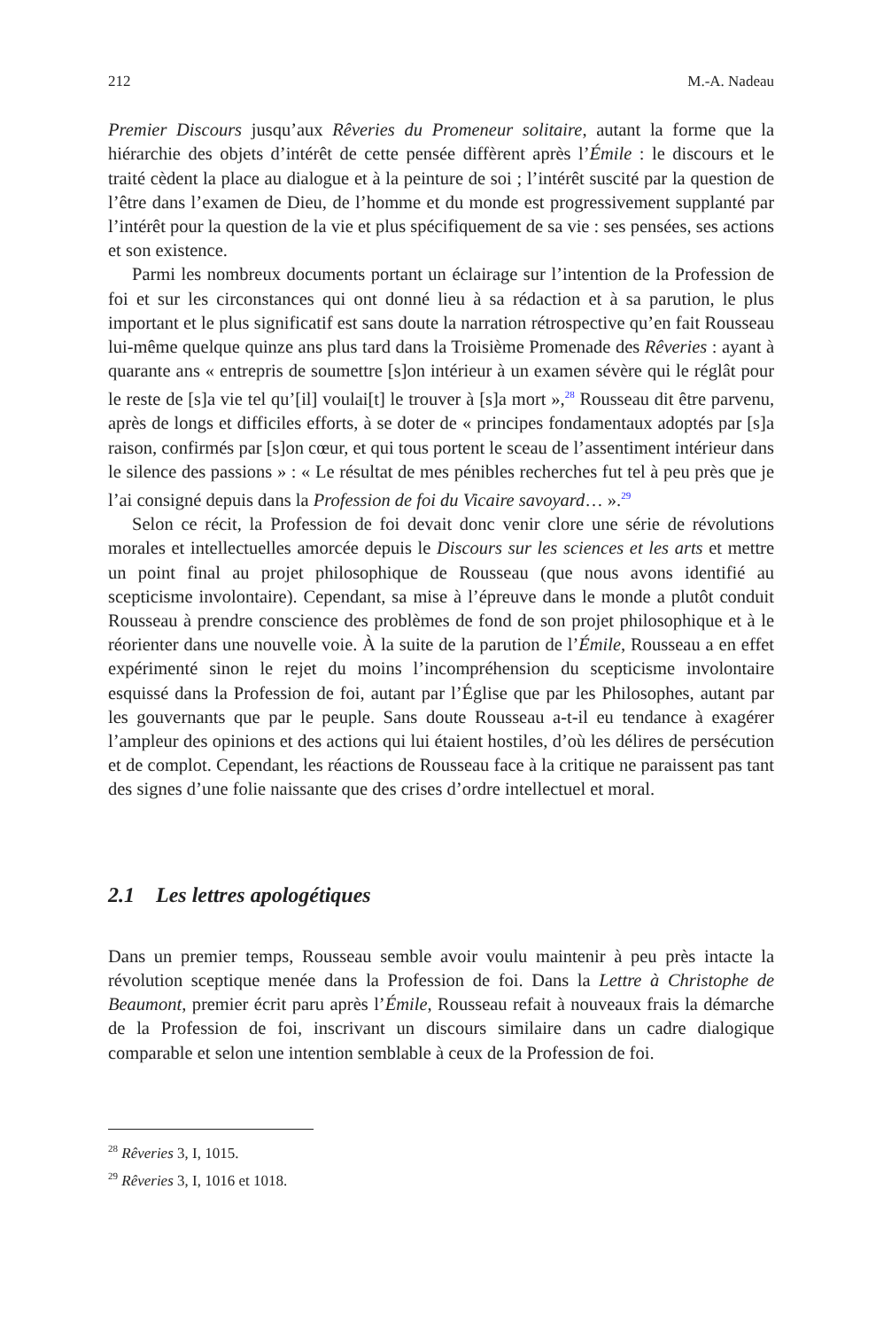212 M.-A. Nadeau
Premier Discours jusqu’aux Rêveries du Promeneur solitaire, autant la forme que la hiérarchie des objets d’intérêt de cette pensée diffèrent après l’Émile : le discours et le traité cèdent la place au dialogue et à la peinture de soi ; l’intérêt suscité par la question de l’être dans l’examen de Dieu, de l’homme et du monde est progressivement supplanté par l’intérêt pour la question de la vie et plus spécifiquement de sa vie : ses pensées, ses actions et son existence.
Parmi les nombreux documents portant un éclairage sur l’intention de la Profession de foi et sur les circonstances qui ont donné lieu à sa rédaction et à sa parution, le plus important et le plus significatif est sans doute la narration rétrospective qu’en fait Rousseau lui-même quelque quinze ans plus tard dans la Troisième Promenade des Rêveries : ayant à quarante ans « entrepris de soumettre [s]on intérieur à un examen sévère qui le réglât pour le reste de [s]a vie tel qu’[il] voulai[t] le trouver à [s]a mort »,<sup>28</sup> Rousseau dit être parvenu, après de longs et difficiles efforts, à se doter de « principes fondamentaux adoptés par [s]a raison, confirmés par [s]on cœur, et qui tous portent le sceau de l’assentiment intérieur dans le silence des passions » : « Le résultat de mes pénibles recherches fut tel à peu près que je l’ai consigné depuis dans la Profession de foi du Vicaire savoyard… ».<sup>29</sup>
Selon ce récit, la Profession de foi devait donc venir clore une série de révolutions morales et intellectuelles amorcée depuis le Discours sur les sciences et les arts et mettre un point final au projet philosophique de Rousseau (que nous avons identifié au scepticisme involontaire). Cependant, sa mise à l’épreuve dans le monde a plutôt conduit Rousseau à prendre conscience des problèmes de fond de son projet philosophique et à le réorienter dans une nouvelle voie. À la suite de la parution de l’Émile, Rousseau a en effet expérimenté sinon le rejet du moins l’incompréhension du scepticisme involontaire esquissé dans la Profession de foi, autant par l’Église que par les Philosophes, autant par les gouvernants que par le peuple. Sans doute Rousseau a-t-il eu tendance à exagérer l’ampleur des opinions et des actions qui lui étaient hostiles, d’où les délires de persécution et de complot. Cependant, les réactions de Rousseau face à la critique ne paraissent pas tant des signes d’une folie naissante que des crises d’ordre intellectuel et moral.
2.1 Les lettres apologétiques
Dans un premier temps, Rousseau semble avoir voulu maintenir à peu près intacte la révolution sceptique menée dans la Profession de foi. Dans la Lettre à Christophe de Beaumont, premier écrit paru après l’Émile, Rousseau refait à nouveaux frais la démarche de la Profession de foi, inscrivant un discours similaire dans un cadre dialogique comparable et selon une intention semblable à ceux de la Profession de foi.
<sup>28</sup> Rêveries 3, I, 1015.
<sup>29</sup> Rêveries 3, I, 1016 et 1018.